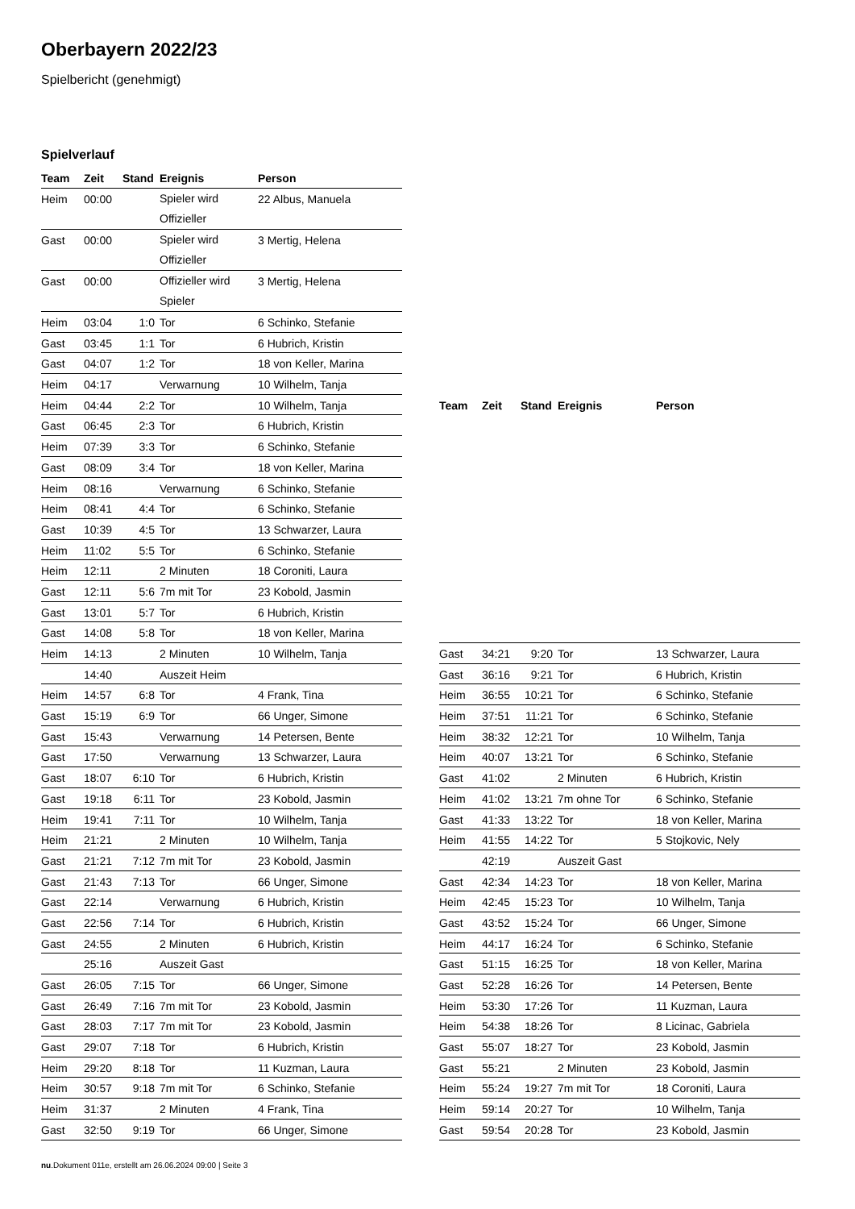Oberbayern 2022/23
Spielbericht (genehmigt)
Spielverlauf
| Team | Zeit | Stand | Ereignis | Person |
| --- | --- | --- | --- | --- |
| Heim | 00:00 | | Spieler wird Offizieller | 22 Albus, Manuela |
| Gast | 00:00 | | Spieler wird Offizieller | 3 Mertig, Helena |
| Gast | 00:00 | | Offizieller wird Spieler | 3 Mertig, Helena |
| Heim | 03:04 | 1:0 | Tor | 6 Schinko, Stefanie |
| Gast | 03:45 | 1:1 | Tor | 6 Hubrich, Kristin |
| Gast | 04:07 | 1:2 | Tor | 18 von Keller, Marina |
| Heim | 04:17 | | Verwarnung | 10 Wilhelm, Tanja |
| Heim | 04:44 | 2:2 | Tor | 10 Wilhelm, Tanja |
| Gast | 06:45 | 2:3 | Tor | 6 Hubrich, Kristin |
| Heim | 07:39 | 3:3 | Tor | 6 Schinko, Stefanie |
| Gast | 08:09 | 3:4 | Tor | 18 von Keller, Marina |
| Heim | 08:16 | | Verwarnung | 6 Schinko, Stefanie |
| Heim | 08:41 | 4:4 | Tor | 6 Schinko, Stefanie |
| Gast | 10:39 | 4:5 | Tor | 13 Schwarzer, Laura |
| Heim | 11:02 | 5:5 | Tor | 6 Schinko, Stefanie |
| Heim | 12:11 | | 2 Minuten | 18 Coroniti, Laura |
| Gast | 12:11 | 5:6 | 7m mit Tor | 23 Kobold, Jasmin |
| Gast | 13:01 | 5:7 | Tor | 6 Hubrich, Kristin |
| Gast | 14:08 | 5:8 | Tor | 18 von Keller, Marina |
| Heim | 14:13 | | 2 Minuten | 10 Wilhelm, Tanja |
| | 14:40 | | Auszeit Heim | |
| Heim | 14:57 | 6:8 | Tor | 4 Frank, Tina |
| Gast | 15:19 | 6:9 | Tor | 66 Unger, Simone |
| Gast | 15:43 | | Verwarnung | 14 Petersen, Bente |
| Gast | 17:50 | | Verwarnung | 13 Schwarzer, Laura |
| Gast | 18:07 | 6:10 | Tor | 6 Hubrich, Kristin |
| Gast | 19:18 | 6:11 | Tor | 23 Kobold, Jasmin |
| Heim | 19:41 | 7:11 | Tor | 10 Wilhelm, Tanja |
| Heim | 21:21 | | 2 Minuten | 10 Wilhelm, Tanja |
| Gast | 21:21 | 7:12 | 7m mit Tor | 23 Kobold, Jasmin |
| Gast | 21:43 | 7:13 | Tor | 66 Unger, Simone |
| Gast | 22:14 | | Verwarnung | 6 Hubrich, Kristin |
| Gast | 22:56 | 7:14 | Tor | 6 Hubrich, Kristin |
| Gast | 24:55 | | 2 Minuten | 6 Hubrich, Kristin |
| | 25:16 | | Auszeit Gast | |
| Gast | 26:05 | 7:15 | Tor | 66 Unger, Simone |
| Gast | 26:49 | 7:16 | 7m mit Tor | 23 Kobold, Jasmin |
| Gast | 28:03 | 7:17 | 7m mit Tor | 23 Kobold, Jasmin |
| Gast | 29:07 | 7:18 | Tor | 6 Hubrich, Kristin |
| Heim | 29:20 | 8:18 | Tor | 11 Kuzman, Laura |
| Heim | 30:57 | 9:18 | 7m mit Tor | 6 Schinko, Stefanie |
| Heim | 31:37 | | 2 Minuten | 4 Frank, Tina |
| Gast | 32:50 | 9:19 | Tor | 66 Unger, Simone |
| Team | Zeit | Stand | Ereignis | Person |
| --- | --- | --- | --- | --- |
| Gast | 34:21 | 9:20 | Tor | 13 Schwarzer, Laura |
| Gast | 36:16 | 9:21 | Tor | 6 Hubrich, Kristin |
| Heim | 36:55 | 10:21 | Tor | 6 Schinko, Stefanie |
| Heim | 37:51 | 11:21 | Tor | 6 Schinko, Stefanie |
| Heim | 38:32 | 12:21 | Tor | 10 Wilhelm, Tanja |
| Heim | 40:07 | 13:21 | Tor | 6 Schinko, Stefanie |
| Gast | 41:02 | | 2 Minuten | 6 Hubrich, Kristin |
| Heim | 41:02 | 13:21 | 7m ohne Tor | 6 Schinko, Stefanie |
| Gast | 41:33 | 13:22 | Tor | 18 von Keller, Marina |
| Heim | 41:55 | 14:22 | Tor | 5 Stojkovic, Nely |
| | 42:19 | | Auszeit Gast | |
| Gast | 42:34 | 14:23 | Tor | 18 von Keller, Marina |
| Heim | 42:45 | 15:23 | Tor | 10 Wilhelm, Tanja |
| Gast | 43:52 | 15:24 | Tor | 66 Unger, Simone |
| Heim | 44:17 | 16:24 | Tor | 6 Schinko, Stefanie |
| Gast | 51:15 | 16:25 | Tor | 18 von Keller, Marina |
| Gast | 52:28 | 16:26 | Tor | 14 Petersen, Bente |
| Heim | 53:30 | 17:26 | Tor | 11 Kuzman, Laura |
| Heim | 54:38 | 18:26 | Tor | 8 Licinac, Gabriela |
| Gast | 55:07 | 18:27 | Tor | 23 Kobold, Jasmin |
| Gast | 55:21 | | 2 Minuten | 23 Kobold, Jasmin |
| Heim | 55:24 | 19:27 | 7m mit Tor | 18 Coroniti, Laura |
| Heim | 59:14 | 20:27 | Tor | 10 Wilhelm, Tanja |
| Gast | 59:54 | 20:28 | Tor | 23 Kobold, Jasmin |
nu.Dokument 011e, erstellt am 26.06.2024 09:00 | Seite 3